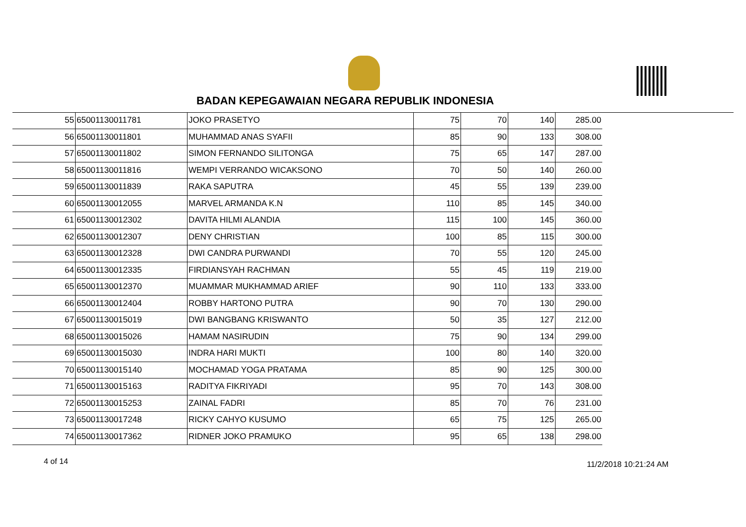BADAN KEPEGAWAIAN NEGARA REPUBLIK INDONESIA
| 55 | 65001130011781 | JOKO PRASETYO | 75 | 70 | 140 | 285.00 |
| 56 | 65001130011801 | MUHAMMAD ANAS SYAFII | 85 | 90 | 133 | 308.00 |
| 57 | 65001130011802 | SIMON FERNANDO SILITONGA | 75 | 65 | 147 | 287.00 |
| 58 | 65001130011816 | WEMPI VERRANDO WICAKSONO | 70 | 50 | 140 | 260.00 |
| 59 | 65001130011839 | RAKA SAPUTRA | 45 | 55 | 139 | 239.00 |
| 60 | 65001130012055 | MARVEL ARMANDA K.N | 110 | 85 | 145 | 340.00 |
| 61 | 65001130012302 | DAVITA HILMI ALANDIA | 115 | 100 | 145 | 360.00 |
| 62 | 65001130012307 | DENY CHRISTIAN | 100 | 85 | 115 | 300.00 |
| 63 | 65001130012328 | DWI CANDRA PURWANDI | 70 | 55 | 120 | 245.00 |
| 64 | 65001130012335 | FIRDIANSYAH RACHMAN | 55 | 45 | 119 | 219.00 |
| 65 | 65001130012370 | MUAMMAR MUKHAMMAD ARIEF | 90 | 110 | 133 | 333.00 |
| 66 | 65001130012404 | ROBBY HARTONO PUTRA | 90 | 70 | 130 | 290.00 |
| 67 | 65001130015019 | DWI BANGBANG KRISWANTO | 50 | 35 | 127 | 212.00 |
| 68 | 65001130015026 | HAMAM NASIRUDIN | 75 | 90 | 134 | 299.00 |
| 69 | 65001130015030 | INDRA HARI MUKTI | 100 | 80 | 140 | 320.00 |
| 70 | 65001130015140 | MOCHAMAD YOGA PRATAMA | 85 | 90 | 125 | 300.00 |
| 71 | 65001130015163 | RADITYA FIKRIYADI | 95 | 70 | 143 | 308.00 |
| 72 | 65001130015253 | ZAINAL FADRI | 85 | 70 | 76 | 231.00 |
| 73 | 65001130017248 | RICKY CAHYO KUSUMO | 65 | 75 | 125 | 265.00 |
| 74 | 65001130017362 | RIDNER JOKO PRAMUKO | 95 | 65 | 138 | 298.00 |
4 of 14 11/2/2018 10:21:24 AM